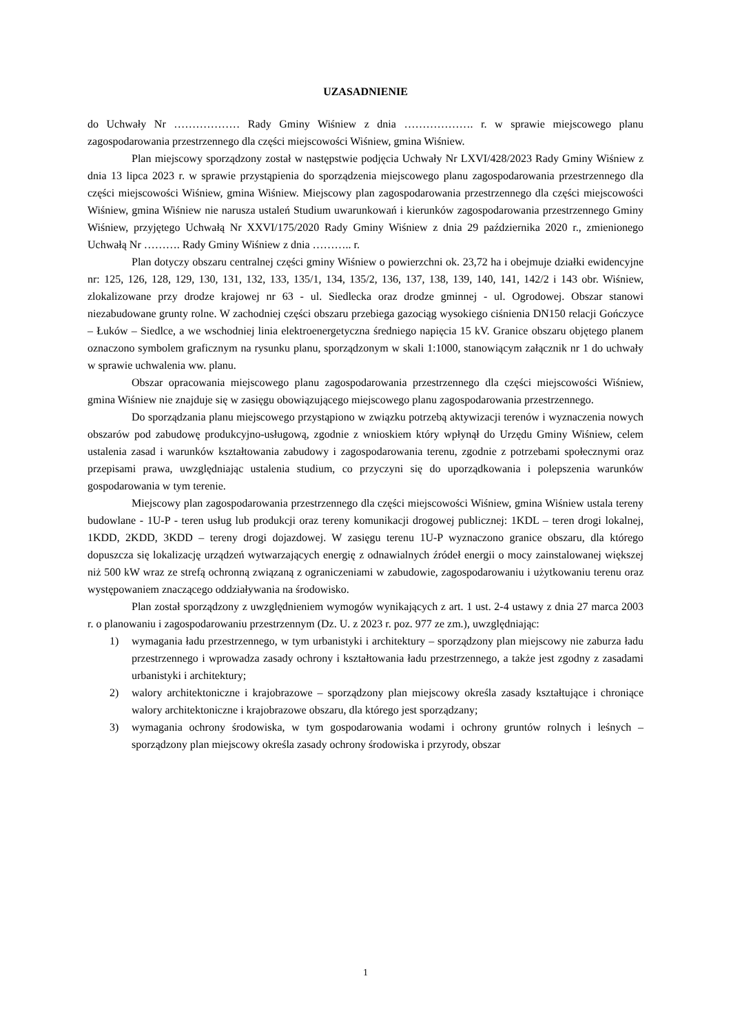UZASADNIENIE
do Uchwały Nr ……………… Rady Gminy Wiśniew z dnia ………………. r. w sprawie miejscowego planu zagospodarowania przestrzennego dla części miejscowości Wiśniew, gmina Wiśniew.
Plan miejscowy sporządzony został w następstwie podjęcia Uchwały Nr LXVI/428/2023 Rady Gminy Wiśniew z dnia 13 lipca 2023 r. w sprawie przystąpienia do sporządzenia miejscowego planu zagospodarowania przestrzennego dla części miejscowości Wiśniew, gmina Wiśniew. Miejscowy plan zagospodarowania przestrzennego dla części miejscowości Wiśniew, gmina Wiśniew nie narusza ustaleń Studium uwarunkowań i kierunków zagospodarowania przestrzennego Gminy Wiśniew, przyjętego Uchwałą Nr XXVI/175/2020 Rady Gminy Wiśniew z dnia 29 października 2020 r., zmienionego Uchwałą Nr ………. Rady Gminy Wiśniew z dnia ……….. r.
Plan dotyczy obszaru centralnej części gminy Wiśniew o powierzchni ok. 23,72 ha i obejmuje działki ewidencyjne nr: 125, 126, 128, 129, 130, 131, 132, 133, 135/1, 134, 135/2, 136, 137, 138, 139, 140, 141, 142/2 i 143 obr. Wiśniew, zlokalizowane przy drodze krajowej nr 63 - ul. Siedlecka oraz drodze gminnej - ul. Ogrodowej. Obszar stanowi niezabudowane grunty rolne. W zachodniej części obszaru przebiega gazociąg wysokiego ciśnienia DN150 relacji Gończyce – Łuków – Siedlce, a we wschodniej linia elektroenergetyczna średniego napięcia 15 kV. Granice obszaru objętego planem oznaczono symbolem graficznym na rysunku planu, sporządzonym w skali 1:1000, stanowiącym załącznik nr 1 do uchwały w sprawie uchwalenia ww. planu.
Obszar opracowania miejscowego planu zagospodarowania przestrzennego dla części miejscowości Wiśniew, gmina Wiśniew nie znajduje się w zasięgu obowiązującego miejscowego planu zagospodarowania przestrzennego.
Do sporządzania planu miejscowego przystąpiono w związku potrzebą aktywizacji terenów i wyznaczenia nowych obszarów pod zabudowę produkcyjno-usługową, zgodnie z wnioskiem który wpłynął do Urzędu Gminy Wiśniew, celem ustalenia zasad i warunków kształtowania zabudowy i zagospodarowania terenu, zgodnie z potrzebami społecznymi oraz przepisami prawa, uwzględniając ustalenia studium, co przyczyni się do uporządkowania i polepszenia warunków gospodarowania w tym terenie.
Miejscowy plan zagospodarowania przestrzennego dla części miejscowości Wiśniew, gmina Wiśniew ustala tereny budowlane - 1U-P - teren usług lub produkcji oraz tereny komunikacji drogowej publicznej: 1KDL – teren drogi lokalnej, 1KDD, 2KDD, 3KDD – tereny drogi dojazdowej. W zasięgu terenu 1U-P wyznaczono granice obszaru, dla którego dopuszcza się lokalizację urządzeń wytwarzających energię z odnawialnych źródeł energii o mocy zainstalowanej większej niż 500 kW wraz ze strefą ochronną związaną z ograniczeniami w zabudowie, zagospodarowaniu i użytkowaniu terenu oraz występowaniem znaczącego oddziaływania na środowisko.
Plan został sporządzony z uwzględnieniem wymogów wynikających z art. 1 ust. 2-4 ustawy z dnia 27 marca 2003 r. o planowaniu i zagospodarowaniu przestrzennym (Dz. U. z 2023 r. poz. 977 ze zm.), uwzględniając:
1) wymagania ładu przestrzennego, w tym urbanistyki i architektury – sporządzony plan miejscowy nie zaburza ładu przestrzennego i wprowadza zasady ochrony i kształtowania ładu przestrzennego, a także jest zgodny z zasadami urbanistyki i architektury;
2) walory architektoniczne i krajobrazowe – sporządzony plan miejscowy określa zasady kształtujące i chroniące walory architektoniczne i krajobrazowe obszaru, dla którego jest sporządzany;
3) wymagania ochrony środowiska, w tym gospodarowania wodami i ochrony gruntów rolnych i leśnych – sporządzony plan miejscowy określa zasady ochrony środowiska i przyrody, obszar
1